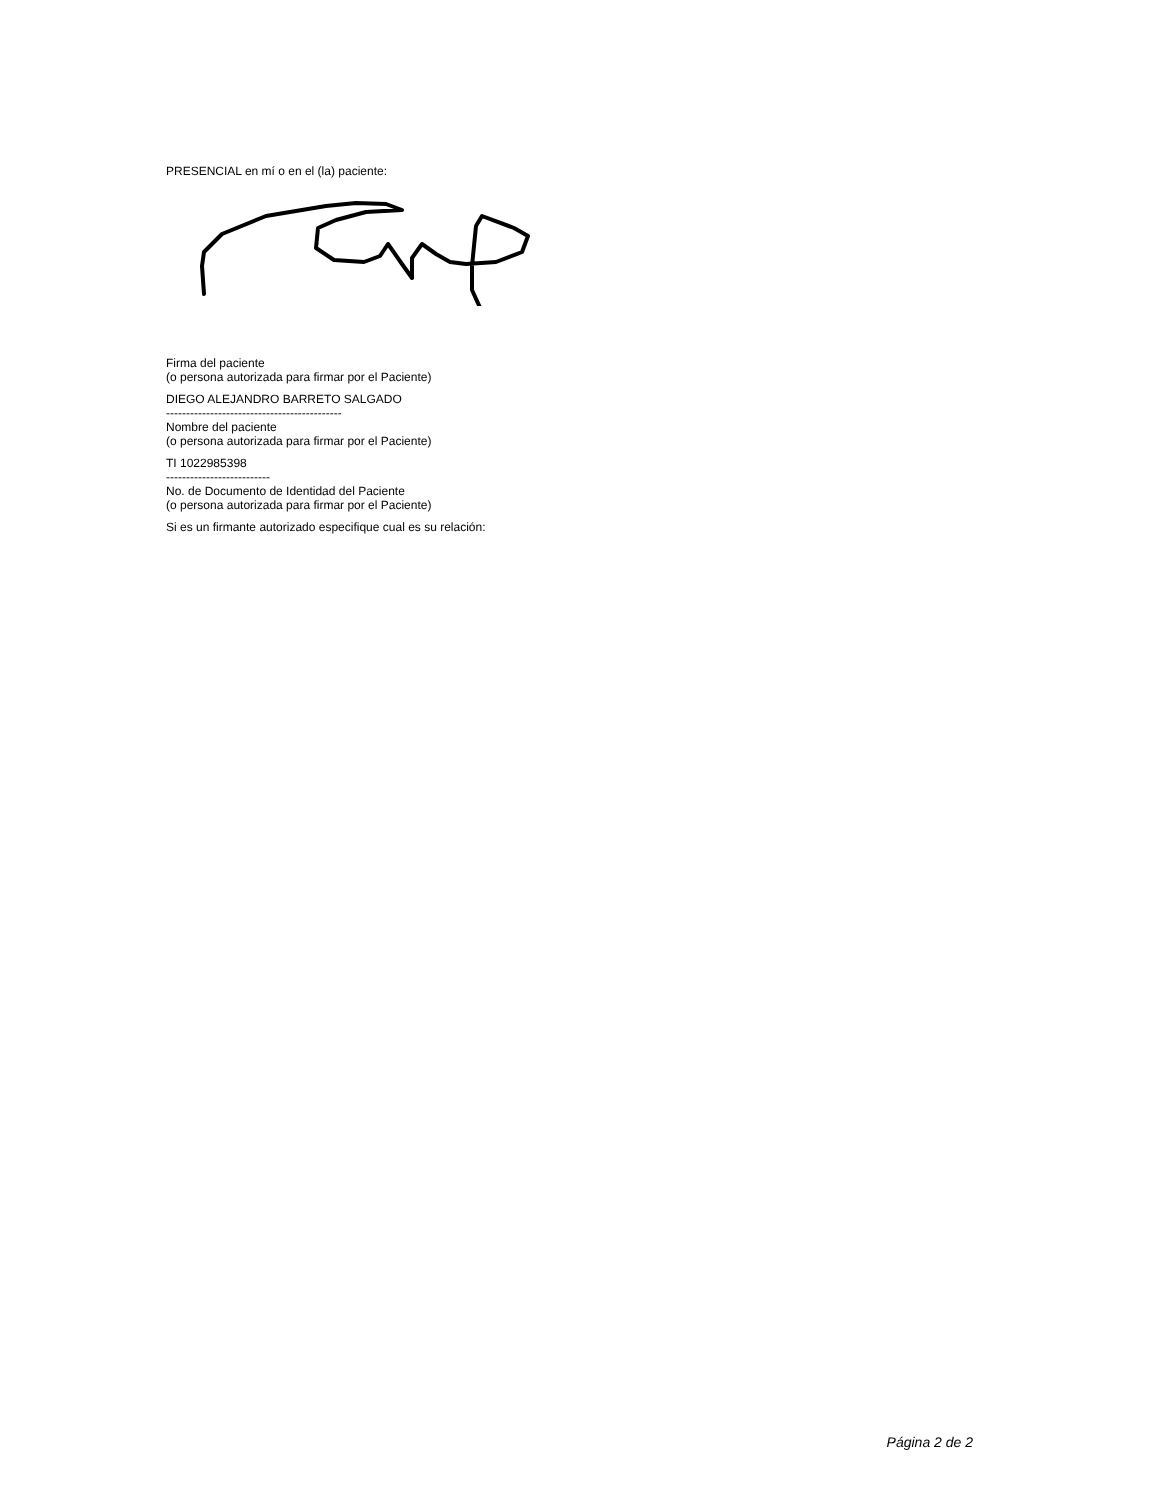PRESENCIAL en mí o en el (la) paciente:
Firma del paciente
(o persona autorizada para firmar por el Paciente)
DIEGO ALEJANDRO BARRETO SALGADO
--------------------------------------------
Nombre del paciente
(o persona autorizada para firmar por el Paciente)
TI 1022985398
--------------------------
No. de Documento de Identidad del Paciente
(o persona autorizada para firmar por el Paciente)
Si es un firmante autorizado especifique cual es su relación:
Página 2 de 2